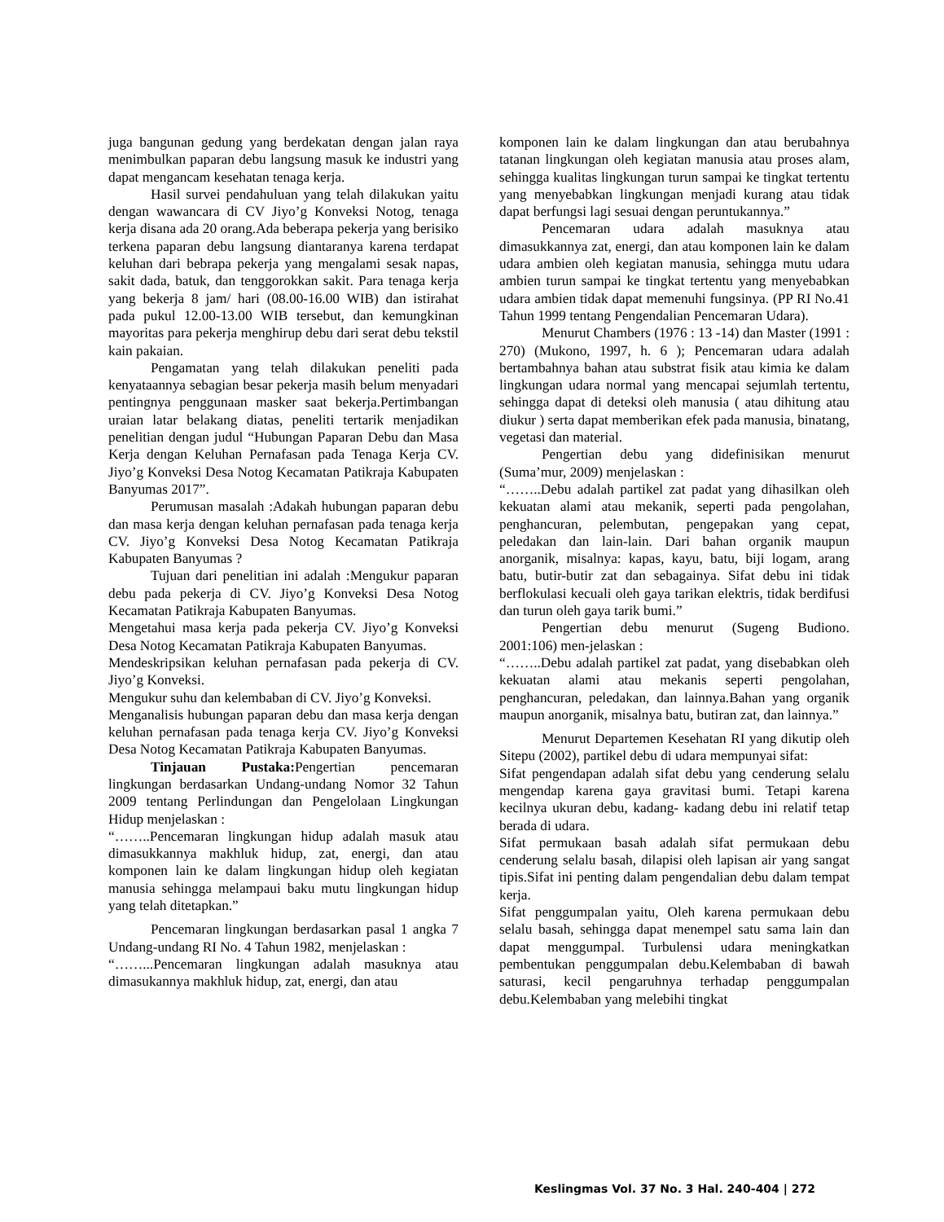juga bangunan gedung yang berdekatan dengan jalan raya menimbulkan paparan debu langsung masuk ke industri yang dapat mengancam kesehatan tenaga kerja.
Hasil survei pendahuluan yang telah dilakukan yaitu dengan wawancara di CV Jiyo’g Konveksi Notog, tenaga kerja disana ada 20 orang.Ada beberapa pekerja yang berisiko terkena paparan debu langsung diantaranya karena terdapat keluhan dari bebrapa pekerja yang mengalami sesak napas, sakit dada, batuk, dan tenggorokkan sakit. Para tenaga kerja yang bekerja 8 jam/ hari (08.00-16.00 WIB) dan istirahat pada pukul 12.00-13.00 WIB tersebut, dan kemungkinan mayoritas para pekerja menghirup debu dari serat debu tekstil kain pakaian.
Pengamatan yang telah dilakukan peneliti pada kenyataannya sebagian besar pekerja masih belum menyadari pentingnya penggunaan masker saat bekerja.Pertimbangan uraian latar belakang diatas, peneliti tertarik menjadikan penelitian dengan judul “Hubungan Paparan Debu dan Masa Kerja dengan Keluhan Pernafasan pada Tenaga Kerja CV. Jiyo’g Konveksi Desa Notog Kecamatan Patikraja Kabupaten Banyumas 2017”.
Perumusan masalah :Adakah hubungan paparan debu dan masa kerja dengan keluhan pernafasan pada tenaga kerja CV. Jiyo’g Konveksi Desa Notog Kecamatan Patikraja Kabupaten Banyumas ?
Tujuan dari penelitian ini adalah :Mengukur paparan debu pada pekerja di CV. Jiyo’g Konveksi Desa Notog Kecamatan Patikraja Kabupaten Banyumas.
Mengetahui masa kerja pada pekerja CV. Jiyo’g Konveksi Desa Notog Kecamatan Patikraja Kabupaten Banyumas.
Mendeskripsikan keluhan pernafasan pada pekerja di CV. Jiyo’g Konveksi.
Mengukur suhu dan kelembaban di CV. Jiyo’g Konveksi.
Menganalisis hubungan paparan debu dan masa kerja dengan keluhan pernafasan pada tenaga kerja CV. Jiyo’g Konveksi Desa Notog Kecamatan Patikraja Kabupaten Banyumas.
Tinjauan Pustaka: Pengertian pencemaran lingkungan berdasarkan Undang-undang Nomor 32 Tahun 2009 tentang Perlindungan dan Pengelolaan Lingkungan Hidup menjelaskan :
“……..Pencemaran lingkungan hidup adalah masuk atau dimasukkannya makhluk hidup, zat, energi, dan atau komponen lain ke dalam lingkungan hidup oleh kegiatan manusia sehingga melampaui baku mutu lingkungan hidup yang telah ditetapkan.”
Pencemaran lingkungan berdasarkan pasal 1 angka 7 Undang-undang RI No. 4 Tahun 1982, menjelaskan :
“……...Pencemaran lingkungan adalah masuknya atau dimasukannya makhluk hidup, zat, energi, dan atau
komponen lain ke dalam lingkungan dan atau berubahnya tatanan lingkungan oleh kegiatan manusia atau proses alam, sehingga kualitas lingkungan turun sampai ke tingkat tertentu yang menyebabkan lingkungan menjadi kurang atau tidak dapat berfungsi lagi sesuai dengan peruntukannya.”
Pencemaran udara adalah masuknya atau dimasukkannya zat, energi, dan atau komponen lain ke dalam udara ambien oleh kegiatan manusia, sehingga mutu udara ambien turun sampai ke tingkat tertentu yang menyebabkan udara ambien tidak dapat memenuhi fungsinya. (PP RI No.41 Tahun 1999 tentang Pengendalian Pencemaran Udara).
Menurut Chambers (1976 : 13 -14) dan Master (1991 : 270) (Mukono, 1997, h. 6 ); Pencemaran udara adalah bertambahnya bahan atau substrat fisik atau kimia ke dalam lingkungan udara normal yang mencapai sejumlah tertentu, sehingga dapat di deteksi oleh manusia ( atau dihitung atau diukur ) serta dapat memberikan efek pada manusia, binatang, vegetasi dan material.
Pengertian debu yang didefinisikan menurut (Suma’mur, 2009) menjelaskan :
“……..Debu adalah partikel zat padat yang dihasilkan oleh kekuatan alami atau mekanik, seperti pada pengolahan, penghancuran, pelembutan, pengepakan yang cepat, peledakan dan lain-lain. Dari bahan organik maupun anorganik, misalnya: kapas, kayu, batu, biji logam, arang batu, butir-butir zat dan sebagainya. Sifat debu ini tidak berflokulasi kecuali oleh gaya tarikan elektris, tidak berdifusi dan turun oleh gaya tarik bumi.”
Pengertian debu menurut (Sugeng Budiono. 2001:106) men-jelaskan :
“……..Debu adalah partikel zat padat, yang disebabkan oleh kekuatan alami atau mekanis seperti pengolahan, penghancuran, peledakan, dan lainnya.Bahan yang organik maupun anorganik, misalnya batu, butiran zat, dan lainnya.”
Menurut Departemen Kesehatan RI yang dikutip oleh Sitepu (2002), partikel debu di udara mempunyai sifat:
Sifat pengendapan adalah sifat debu yang cenderung selalu mengendap karena gaya gravitasi bumi. Tetapi karena kecilnya ukuran debu, kadang- kadang debu ini relatif tetap berada di udara.
Sifat permukaan basah adalah sifat permukaan debu cenderung selalu basah, dilapisi oleh lapisan air yang sangat tipis.Sifat ini penting dalam pengendalian debu dalam tempat kerja.
Sifat penggumpalan yaitu, Oleh karena permukaan debu selalu basah, sehingga dapat menempel satu sama lain dan dapat menggumpal. Turbulensi udara meningkatkan pembentukan penggumpalan debu.Kelembaban di bawah saturasi, kecil pengaruhnya terhadap penggumpalan debu.Kelembaban yang melebihi tingkat
Keslingmas Vol. 37 No. 3 Hal. 240-404 | 272